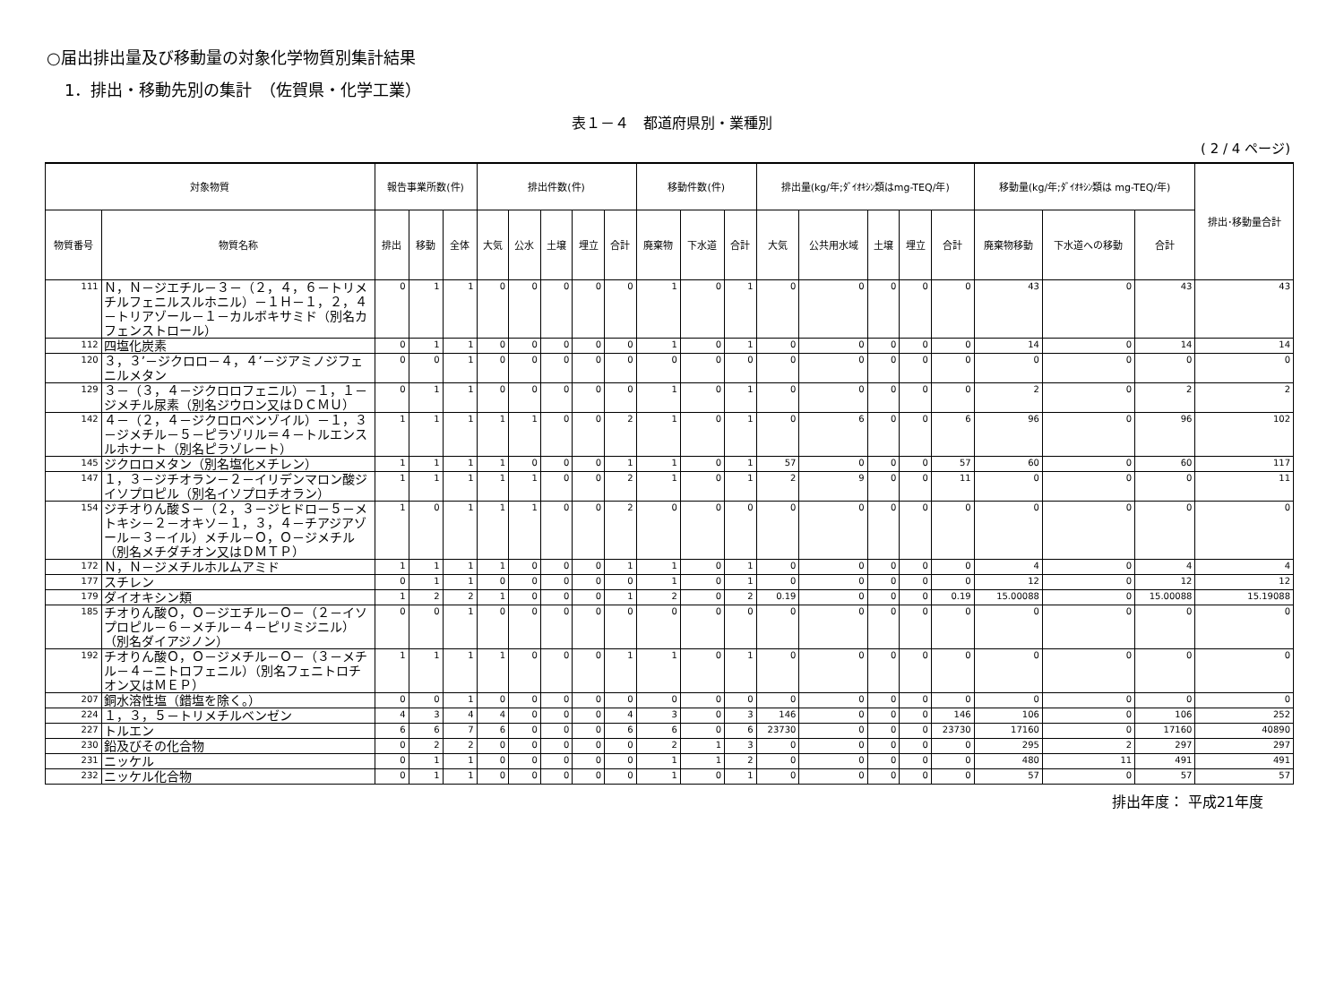○届出排出量及び移動量の対象化学物質別集計結果
1．排出・移動先別の集計　（佐賀県・化学工業）
表１－４　都道府県別・業種別
( 2 / 4 ページ)
| 対象物質 | | 報告事業所数(件) | | | 排出件数(件) | | | | | 移動件数(件) | | | 排出量(kg/年;ﾀﾞｲｵｷｼﾝ類はmg-TEQ/年) | | | | | 移動量(kg/年;ﾀﾞｲｵｷｼﾝ類は mg-TEQ/年) | | | 排出･移動量合計 |
| --- | --- | --- | --- | --- | --- | --- | --- | --- | --- | --- | --- | --- | --- | --- | --- | --- | --- | --- | --- | --- | --- |
| 物質番号 | 物質名称 | 排出 | 移動 | 全体 | 大気 | 公水 | 土壌 | 埋立 | 合計 | 廃棄物 | 下水道 | 合計 | 大気 | 公共用水域 | 土壌 | 埋立 | 合計 | 廃棄物移動 | 下水道への移動 | 合計 | |
| 111 | Ｎ，Ｎ－ジエチル－３－（２，４，６－トリメチルフェニルスルホニル）－１Ｈ－１，２，４－トリアゾール－１－カルボキサミド（別名カフェンストロール） | 0 | 1 | 1 | 0 | 0 | 0 | 0 | 0 | 1 | 0 | 1 | 0 | 0 | 0 | 0 | 0 | 43 | 0 | 43 | 43 |
| 112 | 四塩化炭素 | 0 | 1 | 1 | 0 | 0 | 0 | 0 | 0 | 1 | 0 | 1 | 0 | 0 | 0 | 0 | 0 | 14 | 0 | 14 | 14 |
| 120 | ３，３’－ジクロロ－４，４’－ジアミノジフェニルメタン | 0 | 0 | 1 | 0 | 0 | 0 | 0 | 0 | 0 | 0 | 0 | 0 | 0 | 0 | 0 | 0 | 0 | 0 | 0 | 0 |
| 129 | ３－（３，４－ジクロロフェニル）－１，１－ジメチル尿素（別名ジウロン又はＤＣＭＵ） | 0 | 1 | 1 | 0 | 0 | 0 | 0 | 0 | 1 | 0 | 1 | 0 | 0 | 0 | 0 | 0 | 2 | 0 | 2 | 2 |
| 142 | ４－（２，４－ジクロロベンゾイル）－１，３－ジメチル－５－ピラゾリル＝４－トルエンスルホナート（別名ピラゾレート） | 1 | 1 | 1 | 1 | 1 | 0 | 0 | 2 | 1 | 0 | 1 | 0 | 6 | 0 | 0 | 6 | 96 | 0 | 96 | 102 |
| 145 | ジクロロメタン（別名塩化メチレン） | 1 | 1 | 1 | 1 | 0 | 0 | 0 | 1 | 1 | 0 | 1 | 57 | 0 | 0 | 0 | 57 | 60 | 0 | 60 | 117 |
| 147 | １，３－ジチオラン－２－イリデンマロン酸ジイソプロピル（別名イソプロチオラン） | 1 | 1 | 1 | 1 | 1 | 0 | 0 | 2 | 1 | 0 | 1 | 2 | 9 | 0 | 0 | 11 | 0 | 0 | 0 | 11 |
| 154 | ジチオりん酸Ｓ－（２，３－ジヒドロ－５－メトキシ－２－オキソ－１，３，４－チアジアゾール－３－イル）メチル－Ｏ，Ｏ－ジメチル（別名メチダチオン又はＤＭＴＰ） | 1 | 0 | 1 | 1 | 1 | 0 | 0 | 2 | 0 | 0 | 0 | 0 | 0 | 0 | 0 | 0 | 0 | 0 | 0 | 0 |
| 172 | Ｎ，Ｎ－ジメチルホルムアミド | 1 | 1 | 1 | 1 | 0 | 0 | 0 | 1 | 1 | 0 | 1 | 0 | 0 | 0 | 0 | 0 | 4 | 0 | 4 | 4 |
| 177 | スチレン | 0 | 1 | 1 | 0 | 0 | 0 | 0 | 0 | 1 | 0 | 1 | 0 | 0 | 0 | 0 | 0 | 12 | 0 | 12 | 12 |
| 179 | ダイオキシン類 | 1 | 2 | 2 | 1 | 0 | 0 | 0 | 1 | 2 | 0 | 2 | 0.19 | 0 | 0 | 0 | 0.19 | 15.00088 | 0 | 15.00088 | 15.19088 |
| 185 | チオりん酸Ｏ，Ｏ－ジエチル－Ｏ－（２－イソプロピル－６－メチル－４－ピリミジニル）（別名ダイアジノン） | 0 | 0 | 1 | 0 | 0 | 0 | 0 | 0 | 0 | 0 | 0 | 0 | 0 | 0 | 0 | 0 | 0 | 0 | 0 | 0 |
| 192 | チオりん酸Ｏ，Ｏ－ジメチル－Ｏ－（３－メチル－４－ニトロフェニル）（別名フェニトロチオン又はＭＥＰ） | 1 | 1 | 1 | 1 | 0 | 0 | 0 | 1 | 1 | 0 | 1 | 0 | 0 | 0 | 0 | 0 | 0 | 0 | 0 | 0 |
| 207 | 銅水溶性塩（錯塩を除く。） | 0 | 0 | 1 | 0 | 0 | 0 | 0 | 0 | 0 | 0 | 0 | 0 | 0 | 0 | 0 | 0 | 0 | 0 | 0 | 0 |
| 224 | １，３，５－トリメチルベンゼン | 4 | 3 | 4 | 4 | 0 | 0 | 0 | 4 | 3 | 0 | 3 | 146 | 0 | 0 | 0 | 146 | 106 | 0 | 106 | 252 |
| 227 | トルエン | 6 | 6 | 7 | 6 | 0 | 0 | 0 | 6 | 6 | 0 | 6 | 23730 | 0 | 0 | 0 | 23730 | 17160 | 0 | 17160 | 40890 |
| 230 | 鉛及びその化合物 | 0 | 2 | 2 | 0 | 0 | 0 | 0 | 0 | 2 | 1 | 3 | 0 | 0 | 0 | 0 | 0 | 295 | 2 | 297 | 297 |
| 231 | ニッケル | 0 | 1 | 1 | 0 | 0 | 0 | 0 | 0 | 1 | 1 | 2 | 0 | 0 | 0 | 0 | 0 | 480 | 11 | 491 | 491 |
| 232 | ニッケル化合物 | 0 | 1 | 1 | 0 | 0 | 0 | 0 | 0 | 1 | 0 | 1 | 0 | 0 | 0 | 0 | 0 | 57 | 0 | 57 | 57 |
排出年度： 平成21年度